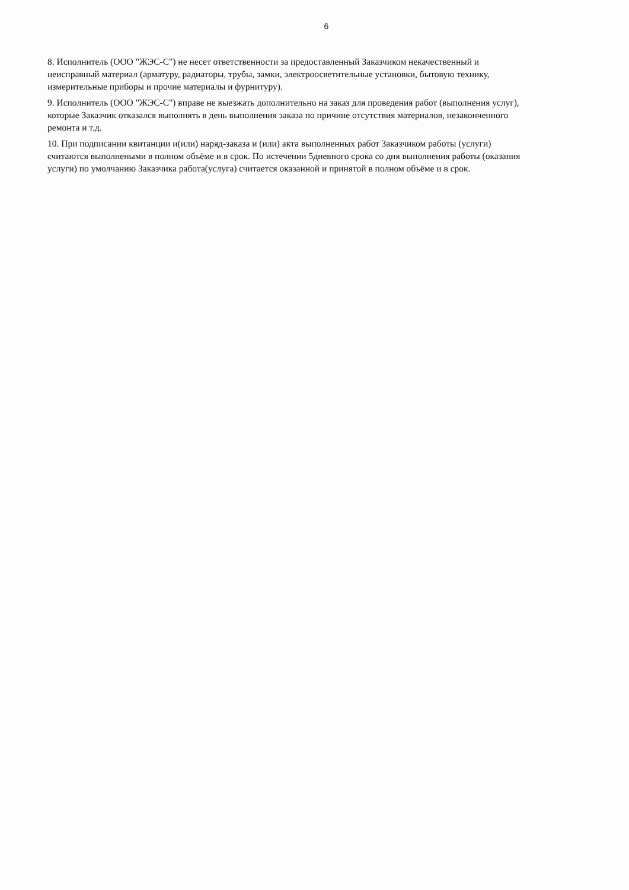6
8. Исполнитель (ООО "ЖЭС-С") не несет ответственности за предоставленный Заказчиком некачественный и неисправный материал (арматуру, радиаторы, трубы, замки, электроосветительные установки, бытовую технику, измерительные приборы и прочие материалы и фурнитуру).
9. Исполнитель (ООО "ЖЭС-С") вправе не выезжать дополнительно на заказ для проведения работ (выполнения услуг), которые Заказчик отказался выполнять в день выполнения заказа по причине отсутствия материалов, незаконченного ремонта и т.д.
10. При подписании квитанции и(или) наряд-заказа и (или) акта выполненных работ Заказчиком работы (услуги) считаются выполнеными в полном объёме и в срок. По истечении 5дневного срока со дня выполнения работы (оказания услуги) по умолчанию Заказчика работа(услуга) считается оказанной и принятой в полном объёме и в срок.